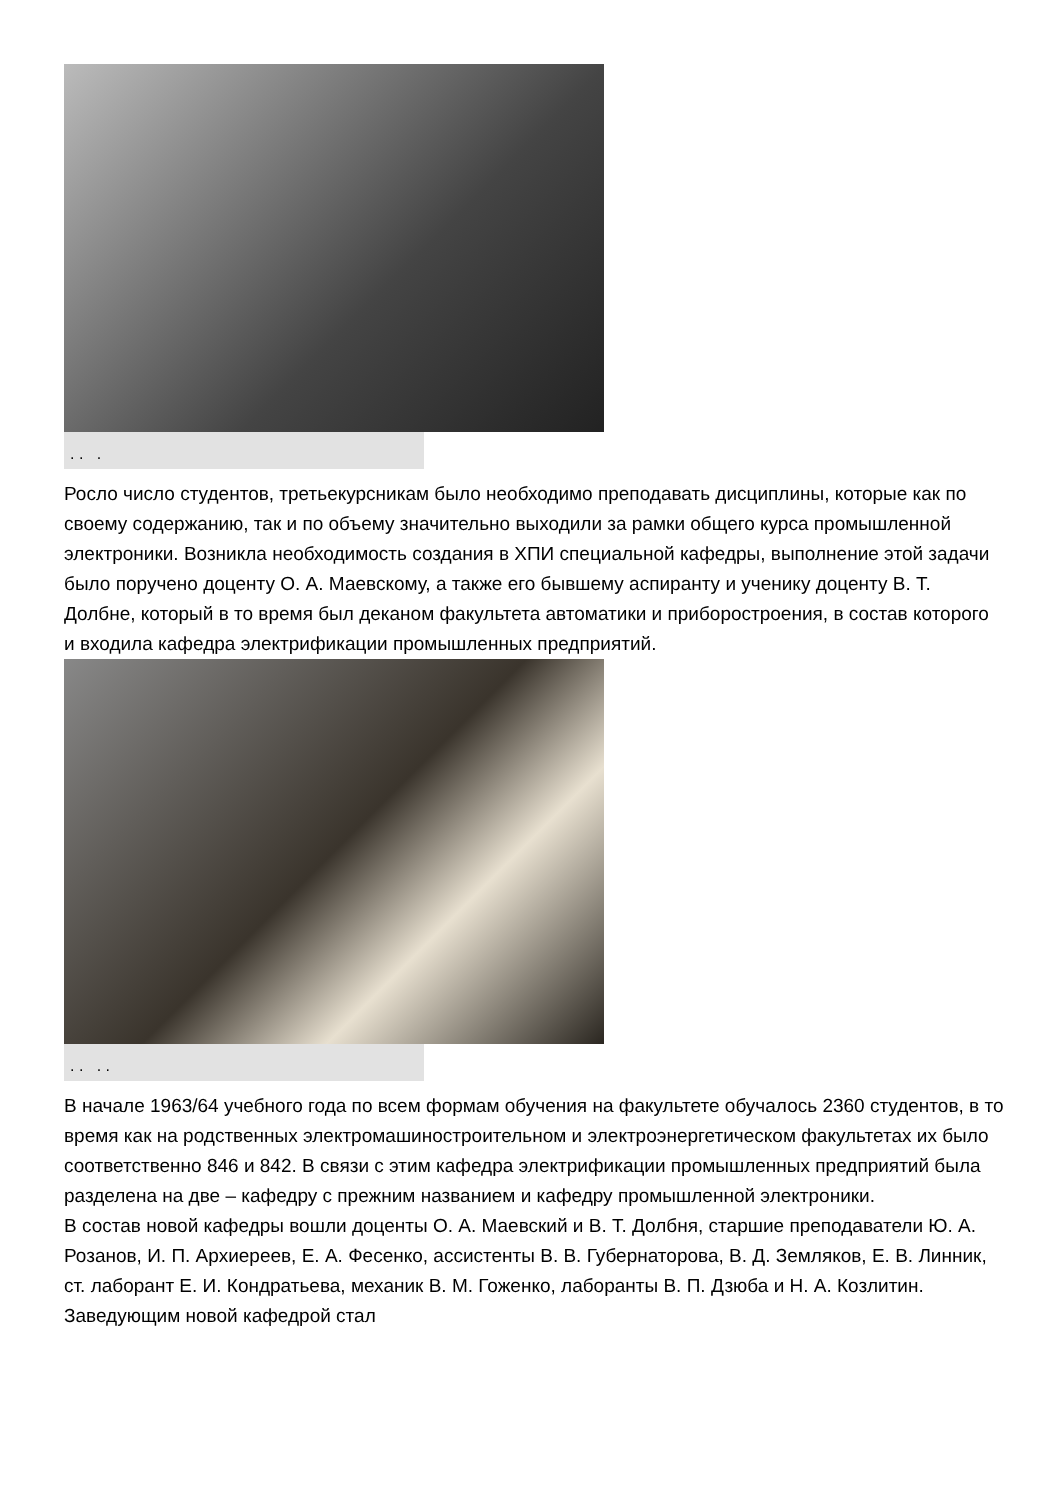. . .
Росло число студентов, третьекурсникам было необходимо преподавать дисциплины, которые как по своему содержанию, так и по объему значительно выходили за рамки общего курса промышленной электроники. Возникла необходимость создания в ХПИ специальной кафедры, выполнение этой задачи было поручено доценту О. А. Маевскому, а также его бывшему аспиранту и ученику доценту В. Т. Долбне, который в то время был деканом факультета автоматики и приборостроения, в состав которого и входила кафедра электрификации промышленных предприятий.
. . . .
В начале 1963/64 учебного года по всем формам обучения на факультете обучалось 2360 студентов, в то время как на родственных электромашиностроительном и электроэнергетическом факультетах их было соответственно 846 и 842. В связи с этим кафедра электрификации промышленных предприятий была разделена на две – кафедру с прежним названием и кафедру промышленной электроники.
В состав новой кафедры вошли доценты О. А. Маевский и В. Т. Долбня, старшие преподаватели Ю. А. Розанов, И. П. Архиереев, Е. А. Фесенко, ассистенты В. В. Губернаторова, В. Д. Земляков, Е. В. Линник, ст. лаборант Е. И. Кондратьева, механик В. М. Гоженко, лаборанты В. П. Дзюба и Н. А. Козлитин. Заведующим новой кафедрой стал